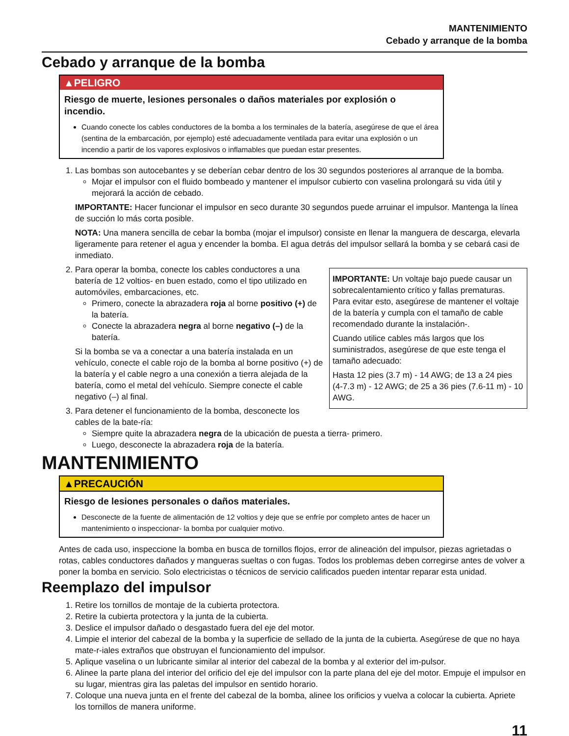MANTENIMIENTO
Cebado y arranque de la bomba
Cebado y arranque de la bomba
▲PELIGRO
Riesgo de muerte, lesiones personales o daños materiales por explosión o incendio.
Cuando conecte los cables conductores de la bomba a los terminales de la batería, asegúrese de que el área (sentina de la embarcación, por ejemplo) esté adecuadamente ventilada para evitar una explosión o un incendio a partir de los vapores explosivos o inflamables que puedan estar presentes.
1. Las bombas son autocebantes y se deberían cebar dentro de los 30 segundos posteriores al arranque de la bomba.
Mojar el impulsor con el fluido bombeado y mantener el impulsor cubierto con vaselina prolongará su vida útil y mejorará la acción de cebado.
IMPORTANTE: Hacer funcionar el impulsor en seco durante 30 segundos puede arruinar el impulsor. Mantenga la línea de succión lo más corta posible.
NOTA: Una manera sencilla de cebar la bomba (mojar el impulsor) consiste en llenar la manguera de descarga, elevarla ligeramente para retener el agua y encender la bomba. El agua detrás del impulsor sellará la bomba y se cebará casi de inmediato.
2. IMPORTANTE: Un voltaje bajo puede causar un sobrecalentamiento crítico y fallas prematuras. Para evitar esto, asegúrese de mantener el voltaje de la batería y cumpla con el tamaño de cable recomendado durante la instalación-.
Cuando utilice cables más largos que los suministrados, asegúrese de que este tenga el tamaño adecuado:
Hasta 12 pies (3.7 m) - 14 AWG; de 13 a 24 pies (4-7.3 m) - 12 AWG; de 25 a 36 pies (7.6-11 m) - 10 AWG.
Para operar la bomba, conecte los cables conductores a una batería de 12 voltios- en buen estado, como el tipo utilizado en automóviles, embarcaciones, etc.
Primero, conecte la abrazadera roja al borne positivo (+) de la batería.
Conecte la abrazadera negra al borne negativo (–) de la batería.
Si la bomba se va a conectar a una batería instalada en un vehículo, conecte el cable rojo de la bomba al borne positivo (+) de la batería y el cable negro a una conexión a tierra alejada de la batería, como el metal del vehículo. Siempre conecte el cable negativo (–) al final.
3. Para detener el funcionamiento de la bomba, desconecte los cables de la bate-ría:
Siempre quite la abrazadera negra de la ubicación de puesta a tierra- primero.
Luego, desconecte la abrazadera roja de la batería.
MANTENIMIENTO
▲PRECAUCIÓN
Riesgo de lesiones personales o daños materiales.
Desconecte de la fuente de alimentación de 12 voltios y deje que se enfríe por completo antes de hacer un mantenimiento o inspeccionar- la bomba por cualquier motivo.
Antes de cada uso, inspeccione la bomba en busca de tornillos flojos, error de alineación del impulsor, piezas agrietadas o rotas, cables conductores dañados y mangueras sueltas o con fugas. Todos los problemas deben corregirse antes de volver a poner la bomba en servicio. Solo electricistas o técnicos de servicio calificados pueden intentar reparar esta unidad.
Reemplazo del impulsor
1. Retire los tornillos de montaje de la cubierta protectora.
2. Retire la cubierta protectora y la junta de la cubierta.
3. Deslice el impulsor dañado o desgastado fuera del eje del motor.
4. Limpie el interior del cabezal de la bomba y la superficie de sellado de la junta de la cubierta. Asegúrese de que no haya mate-r-iales extraños que obstruyan el funcionamiento del impulsor.
5. Aplique vaselina o un lubricante similar al interior del cabezal de la bomba y al exterior del im-pulsor.
6. Alinee la parte plana del interior del orificio del eje del impulsor con la parte plana del eje del motor. Empuje el impulsor en su lugar, mientras gira las paletas del impulsor en sentido horario.
7. Coloque una nueva junta en el frente del cabezal de la bomba, alinee los orificios y vuelva a colocar la cubierta. Apriete los tornillos de manera uniforme.
11